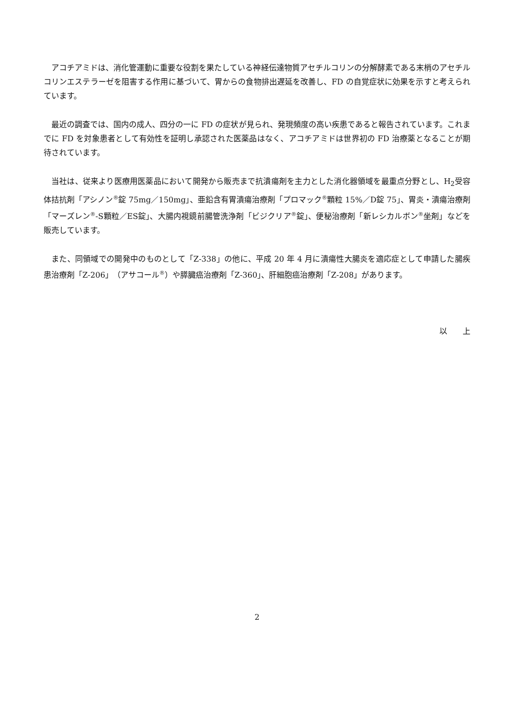アコチアミドは、消化管運動に重要な役割を果たしている神経伝達物質アセチルコリンの分解酵素である末梢のアセチルコリンエステラーゼを阻害する作用に基づいて、胃からの食物排出遅延を改善し、FD の自覚症状に効果を示すと考えられています。
最近の調査では、国内の成人、四分の一に FD の症状が見られ、発現頻度の高い疾患であると報告されています。これまでに FD を対象患者として有効性を証明し承認された医薬品はなく、アコチアミドは世界初の FD 治療薬となることが期待されています。
当社は、従来より医療用医薬品において開発から販売まで抗潰瘍剤を主力とした消化器領域を最重点分野とし、H<sub>2</sub>受容体拮抗剤「アシノン<sup>®</sup>錠 75mg／150mg」、亜鉛含有胃潰瘍治療剤「プロマック<sup>®</sup>顆粒 15%／D錠 75」、胃炎・潰瘍治療剤「マーズレン<sup>®</sup>-S顆粒／ES錠」、大腸内視鏡前腸管洗浄剤「ビジクリア<sup>®</sup>錠」、便秘治療剤「新レシカルボン<sup>®</sup>坐剤」などを販売しています。
また、同領域での開発中のものとして「Z-338」の他に、平成 20 年 4 月に潰瘍性大腸炎を適応症として申請した腸疾患治療剤「Z-206」（アサコール<sup>®</sup>）や膵臓癌治療剤「Z-360」、肝細胞癌治療剤「Z-208」があります。
以　　上
2